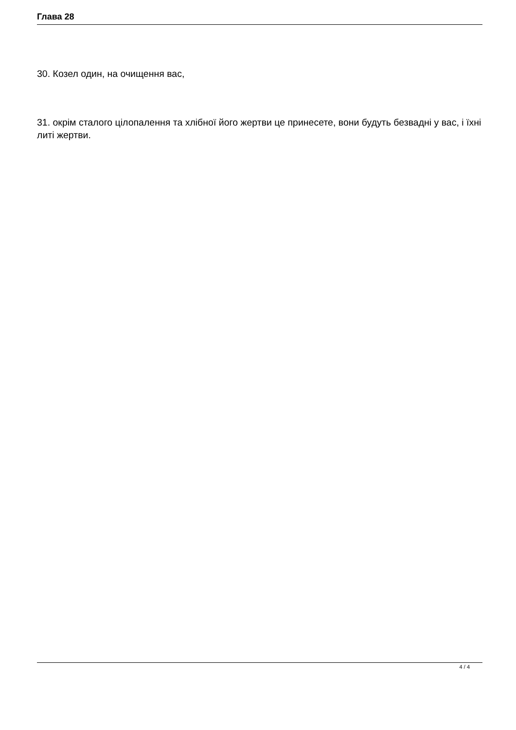Глава 28
30. Козел один, на очищення вас,
31. окрім сталого цілопалення та хлібної його жертви це принесете, вони будуть безвадні у вас, і їхні литі жертви.
4 / 4